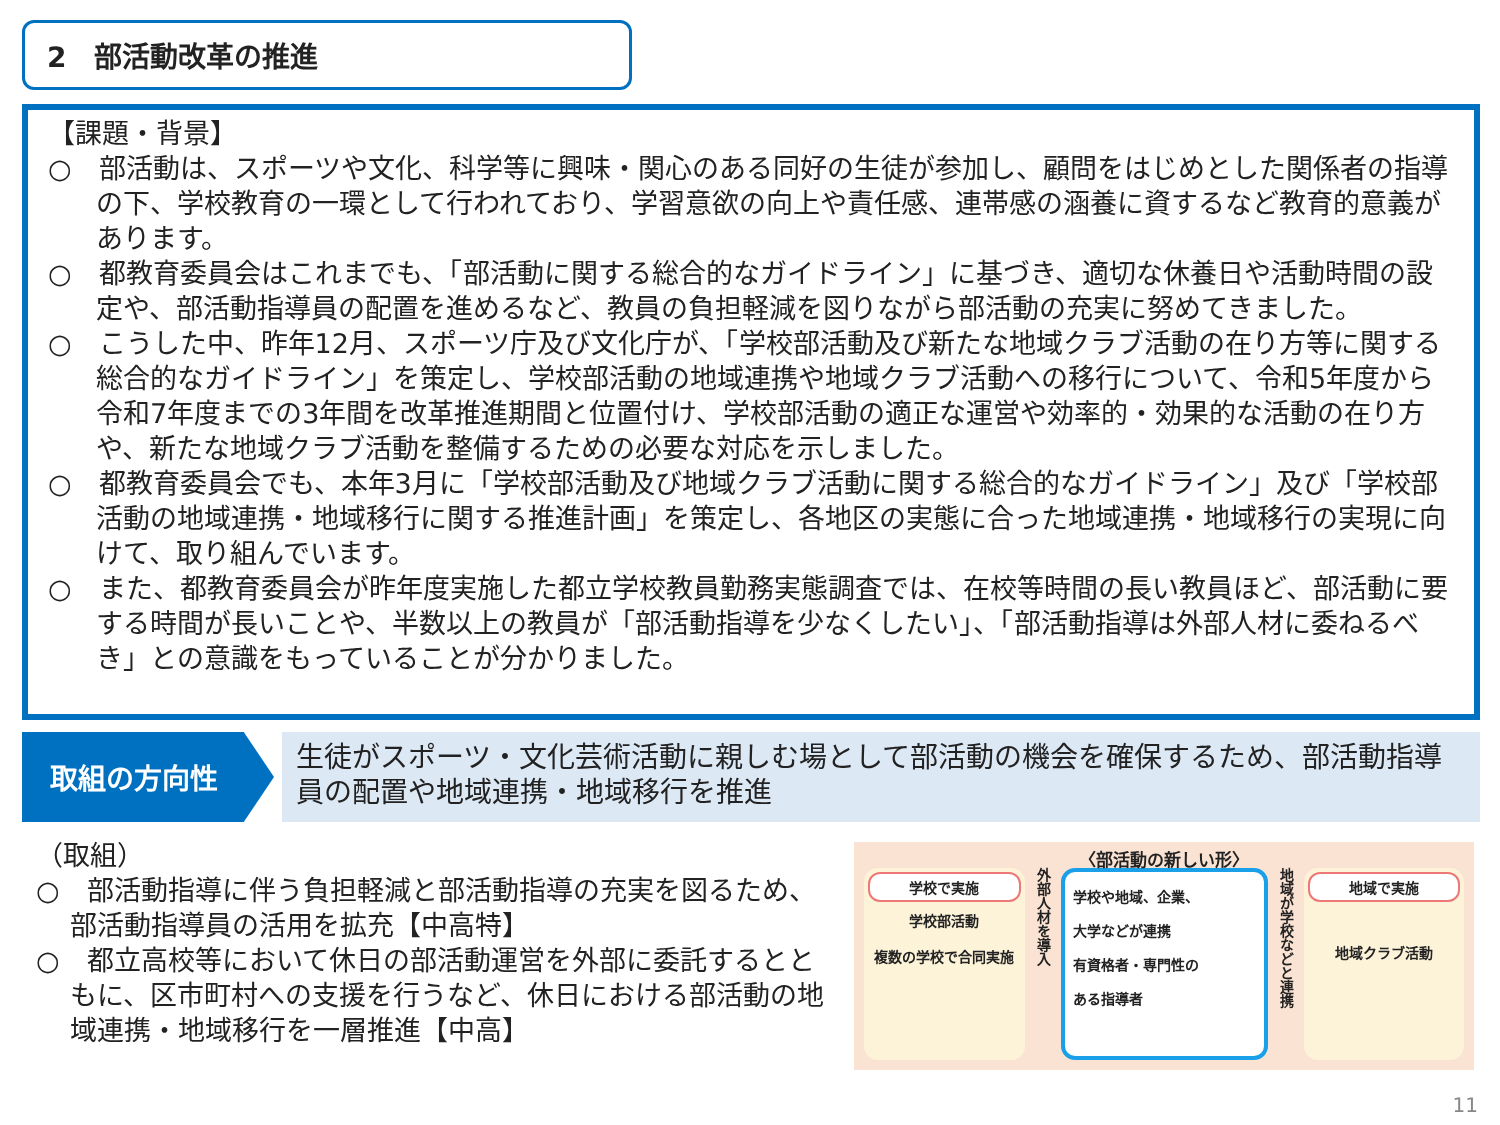2　部活動改革の推進
【課題・背景】
○　部活動は、スポーツや文化、科学等に興味・関心のある同好の生徒が参加し、顧問をはじめとした関係者の指導の下、学校教育の一環として行われており、学習意欲の向上や責任感、連帯感の涵養に資するなど教育的意義があります。
○　都教育委員会はこれまでも、「部活動に関する総合的なガイドライン」に基づき、適切な休養日や活動時間の設定や、部活動指導員の配置を進めるなど、教員の負担軽減を図りながら部活動の充実に努めてきました。
○　こうした中、昨年12月、スポーツ庁及び文化庁が、「学校部活動及び新たな地域クラブ活動の在り方等に関する総合的なガイドライン」を策定し、学校部活動の地域連携や地域クラブ活動への移行について、令和5年度から令和7年度までの3年間を改革推進期間と位置付け、学校部活動の適正な運営や効率的・効果的な活動の在り方や、新たな地域クラブ活動を整備するための必要な対応を示しました。
○　都教育委員会でも、本年3月に「学校部活動及び地域クラブ活動に関する総合的なガイドライン」及び「学校部活動の地域連携・地域移行に関する推進計画」を策定し、各地区の実態に合った地域連携・地域移行の実現に向けて、取り組んでいます。
○　また、都教育委員会が昨年度実施した都立学校教員勤務実態調査では、在校等時間の長い教員ほど、部活動に要する時間が長いことや、半数以上の教員が「部活動指導を少なくしたい」、「部活動指導は外部人材に委ねるべき」との意識をもっていることが分かりました。
取組の方向性
生徒がスポーツ・文化芸術活動に親しむ場として部活動の機会を確保するため、部活動指導員の配置や地域連携・地域移行を推進
（取組）
○　部活動指導に伴う負担軽減と部活動指導の充実を図るため、部活動指導員の活用を拡充【中高特】
○　都立高校等において休日の部活動運営を外部に委託するとともに、区市町村への支援を行うなど、休日における部活動の地域連携・地域移行を一層推進【中高】
〈部活動の新しい形〉
学校で実施
学校部活動
複数の学校で合同実施
外部人材を導入
学校や地域、企業、
大学などが連携
有資格者・専門性の
ある指導者
地域が学校などと連携
地域で実施
地域クラブ活動
11